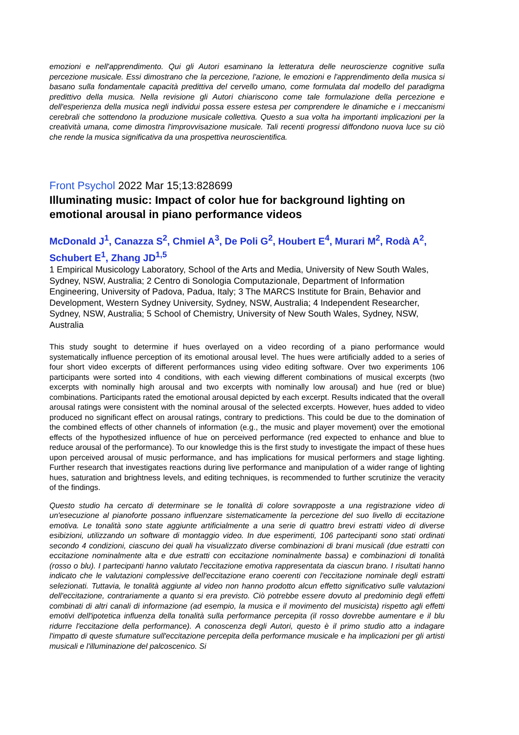emozioni e nell'apprendimento. Qui gli Autori esaminano la letteratura delle neuroscienze cognitive sulla percezione musicale. Essi dimostrano che la percezione, l'azione, le emozioni e l'apprendimento della musica si basano sulla fondamentale capacità predittiva del cervello umano, come formulata dal modello del paradigma predittivo della musica. Nella revisione gli Autori chiariscono come tale formulazione della percezione e dell'esperienza della musica negli individui possa essere estesa per comprendere le dinamiche e i meccanismi cerebrali che sottendono la produzione musicale collettiva. Questo a sua volta ha importanti implicazioni per la creatività umana, come dimostra l'improvvisazione musicale. Tali recenti progressi diffondono nuova luce su ciò che rende la musica significativa da una prospettiva neuroscientifica.
Front Psychol 2022 Mar 15;13:828699
Illuminating music: Impact of color hue for background lighting on emotional arousal in piano performance videos
McDonald J<sup>1</sup>, Canazza S<sup>2</sup>, Chmiel A<sup>3</sup>, De Poli G<sup>2</sup>, Houbert E<sup>4</sup>, Murari M<sup>2</sup>, Rodà A<sup>2</sup>, Schubert E<sup>1</sup>, Zhang JD<sup>1,5</sup>
1 Empirical Musicology Laboratory, School of the Arts and Media, University of New South Wales, Sydney, NSW, Australia; 2 Centro di Sonologia Computazionale, Department of Information Engineering, University of Padova, Padua, Italy; 3 The MARCS Institute for Brain, Behavior and Development, Western Sydney University, Sydney, NSW, Australia; 4 Independent Researcher, Sydney, NSW, Australia; 5 School of Chemistry, University of New South Wales, Sydney, NSW, Australia
This study sought to determine if hues overlayed on a video recording of a piano performance would systematically influence perception of its emotional arousal level. The hues were artificially added to a series of four short video excerpts of different performances using video editing software. Over two experiments 106 participants were sorted into 4 conditions, with each viewing different combinations of musical excerpts (two excerpts with nominally high arousal and two excerpts with nominally low arousal) and hue (red or blue) combinations. Participants rated the emotional arousal depicted by each excerpt. Results indicated that the overall arousal ratings were consistent with the nominal arousal of the selected excerpts. However, hues added to video produced no significant effect on arousal ratings, contrary to predictions. This could be due to the domination of the combined effects of other channels of information (e.g., the music and player movement) over the emotional effects of the hypothesized influence of hue on perceived performance (red expected to enhance and blue to reduce arousal of the performance). To our knowledge this is the first study to investigate the impact of these hues upon perceived arousal of music performance, and has implications for musical performers and stage lighting. Further research that investigates reactions during live performance and manipulation of a wider range of lighting hues, saturation and brightness levels, and editing techniques, is recommended to further scrutinize the veracity of the findings.
Questo studio ha cercato di determinare se le tonalità di colore sovrapposte a una registrazione video di un'esecuzione al pianoforte possano influenzare sistematicamente la percezione del suo livello di eccitazione emotiva. Le tonalità sono state aggiunte artificialmente a una serie di quattro brevi estratti video di diverse esibizioni, utilizzando un software di montaggio video. In due esperimenti, 106 partecipanti sono stati ordinati secondo 4 condizioni, ciascuno dei quali ha visualizzato diverse combinazioni di brani musicali (due estratti con eccitazione nominalmente alta e due estratti con eccitazione nominalmente bassa) e combinazioni di tonalità (rosso o blu). I partecipanti hanno valutato l'eccitazione emotiva rappresentata da ciascun brano. I risultati hanno indicato che le valutazioni complessive dell'eccitazione erano coerenti con l'eccitazione nominale degli estratti selezionati. Tuttavia, le tonalità aggiunte al video non hanno prodotto alcun effetto significativo sulle valutazioni dell'eccitazione, contrariamente a quanto si era previsto. Ciò potrebbe essere dovuto al predominio degli effetti combinati di altri canali di informazione (ad esempio, la musica e il movimento del musicista) rispetto agli effetti emotivi dell'ipotetica influenza della tonalità sulla performance percepita (il rosso dovrebbe aumentare e il blu ridurre l'eccitazione della performance). A conoscenza degli Autori, questo è il primo studio atto a indagare l'impatto di queste sfumature sull'eccitazione percepita della performance musicale e ha implicazioni per gli artisti musicali e l'illuminazione del palcoscenico. Si